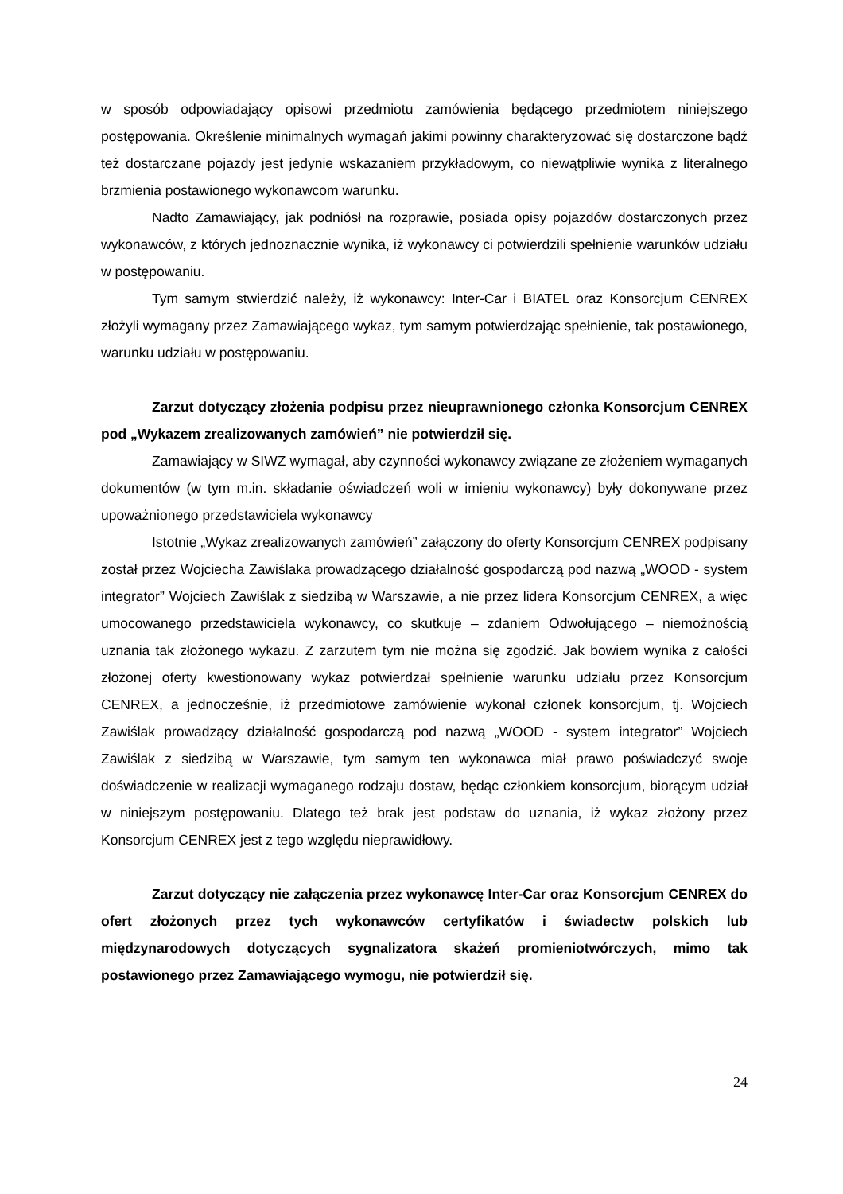w sposób odpowiadający opisowi przedmiotu zamówienia będącego przedmiotem niniejszego postępowania. Określenie minimalnych wymagań jakimi powinny charakteryzować się dostarczone bądź też dostarczane pojazdy jest jedynie wskazaniem przykładowym, co niewątpliwie wynika z literalnego brzmienia postawionego wykonawcom warunku.
Nadto Zamawiający, jak podniósł na rozprawie, posiada opisy pojazdów dostarczonych przez wykonawców, z których jednoznacznie wynika, iż wykonawcy ci potwierdzili spełnienie warunków udziału w postępowaniu.
Tym samym stwierdzić należy, iż wykonawcy: Inter-Car i BIATEL oraz Konsorcjum CENREX złożyli wymagany przez Zamawiającego wykaz, tym samym potwierdzając spełnienie, tak postawionego, warunku udziału w postępowaniu.
Zarzut dotyczący złożenia podpisu przez nieuprawnionego członka Konsorcjum CENREX pod „Wykazem zrealizowanych zamówień” nie potwierdził się.
Zamawiający w SIWZ wymagał, aby czynności wykonawcy związane ze złożeniem wymaganych dokumentów (w tym m.in. składanie oświadczeń woli w imieniu wykonawcy) były dokonywane przez upoważnionego przedstawiciela wykonawcy
Istotnie „Wykaz zrealizowanych zamówień” załączony do oferty Konsorcjum CENREX podpisany został przez Wojciecha Zawiślaka prowadzącego działalność gospodarczą pod nazwą „WOOD - system integrator” Wojciech Zawiślak z siedzibą w Warszawie, a nie przez lidera Konsorcjum CENREX, a więc umocowanego przedstawiciela wykonawcy, co skutkuje – zdaniem Odwołującego – niemożnością uznania tak złożonego wykazu. Z zarzutem tym nie można się zgodzić. Jak bowiem wynika z całości złożonej oferty kwestionowany wykaz potwierdzał spełnienie warunku udziału przez Konsorcjum CENREX, a jednocześnie, iż przedmiotowe zamówienie wykonał członek konsorcjum, tj. Wojciech Zawiślak prowadzący działalność gospodarczą pod nazwą „WOOD - system integrator” Wojciech Zawiślak z siedzibą w Warszawie, tym samym ten wykonawca miał prawo poświadczyć swoje doświadczenie w realizacji wymaganego rodzaju dostaw, będąc członkiem konsorcjum, biorącym udział w niniejszym postępowaniu. Dlatego też brak jest podstaw do uznania, iż wykaz złożony przez Konsorcjum CENREX jest z tego względu nieprawidłowy.
Zarzut dotyczący nie załączenia przez wykonawcę Inter-Car oraz Konsorcjum CENREX do ofert złożonych przez tych wykonawców certyfikatów i świadectw polskich lub międzynarodowych dotyczących sygnalizatora skażeń promieniotwórczych, mimo tak postawionego przez Zamawiającego wymogu, nie potwierdził się.
24